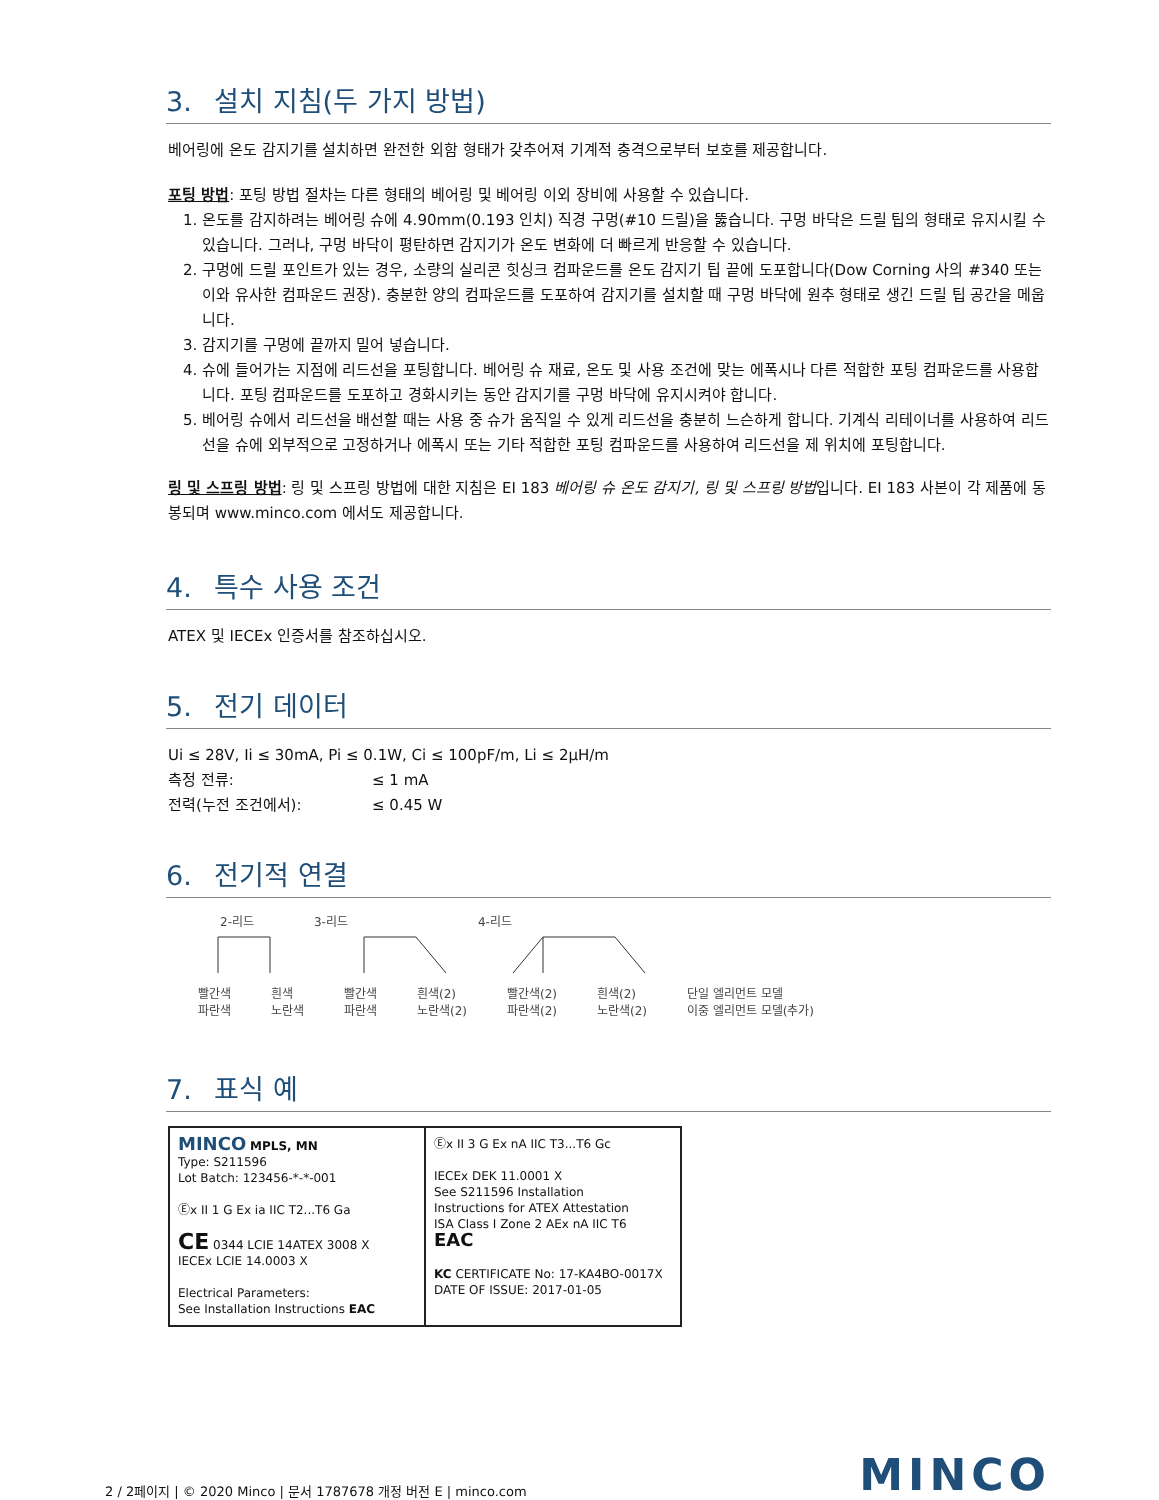3. 설치 지침(두 가지 방법)
베어링에 온도 감지기를 설치하면 완전한 외함 형태가 갖추어져 기계적 충격으로부터 보호를 제공합니다.
포팅 방법: 포팅 방법 절차는 다른 형태의 베어링 및 베어링 이외 장비에 사용할 수 있습니다.
1. 온도를 감지하려는 베어링 슈에 4.90mm(0.193 인치) 직경 구멍(#10 드릴)을 뚫습니다. 구멍 바닥은 드릴 팁의 형태로 유지시킬 수 있습니다. 그러나, 구멍 바닥이 평탄하면 감지기가 온도 변화에 더 빠르게 반응할 수 있습니다.
2. 구멍에 드릴 포인트가 있는 경우, 소량의 실리콘 힛싱크 컴파운드를 온도 감지기 팁 끝에 도포합니다(Dow Corning 사의 #340 또는 이와 유사한 컴파운드 권장). 충분한 양의 컴파운드를 도포하여 감지기를 설치할 때 구멍 바닥에 원추 형태로 생긴 드릴 팁 공간을 메웁니다.
3. 감지기를 구멍에 끝까지 밀어 넣습니다.
4. 슈에 들어가는 지점에 리드선을 포팅합니다. 베어링 슈 재료, 온도 및 사용 조건에 맞는 에폭시나 다른 적합한 포팅 컴파운드를 사용합니다. 포팅 컴파운드를 도포하고 경화시키는 동안 감지기를 구멍 바닥에 유지시켜야 합니다.
5. 베어링 슈에서 리드선을 배선할 때는 사용 중 슈가 움직일 수 있게 리드선을 충분히 느슨하게 합니다. 기계식 리테이너를 사용하여 리드선을 슈에 외부적으로 고정하거나 에폭시 또는 기타 적합한 포팅 컴파운드를 사용하여 리드선을 제 위치에 포팅합니다.
링 및 스프링 방법: 링 및 스프링 방법에 대한 지침은 EI 183 베어링 슈 온도 감지기, 링 및 스프링 방법입니다. EI 183 사본이 각 제품에 동봉되며 www.minco.com 에서도 제공합니다.
4. 특수 사용 조건
ATEX 및 IECEx 인증서를 참조하십시오.
5. 전기 데이터
Ui ≤ 28V, Ii ≤ 30mA, Pi ≤ 0.1W, Ci ≤ 100pF/m, Li ≤ 2μH/m
측정 전류: ≤ 1 mA
전력(누전 조건에서): ≤ 0.45 W
6. 전기적 연결
2-리드 3-리드 4-리드
빨간색
파란색 흰색
노란색 빨간색
파란색 흰색(2)
노란색(2) 빨간색(2)
파란색(2) 흰색(2)
노란색(2) 단일 엘리먼트 모델
이중 엘리먼트 모델(추가)
7. 표식 예
MINCO MPLS, MN
Type: S211596
Lot Batch: 123456-*-*-001
Ⓔx II 1 G Ex ia IIC T2...T6 Ga
CE 0344 LCIE 14ATEX 3008 X
IECEx LCIE 14.0003 X
Electrical Parameters:
See Installation Instructions EAC
Ⓔx II 3 G Ex nA IIC T3...T6 Gc
IECEx DEK 11.0001 X
See S211596 Installation
Instructions for ATEX Attestation
ISA Class I Zone 2 AEx nA IIC T6
EAC
KC CERTIFICATE No: 17-KA4BO-0017X
DATE OF ISSUE: 2017-01-05
2 / 2페이지 | © 2020 Minco | 문서 1787678 개정 버전 E | minco.com MINCO